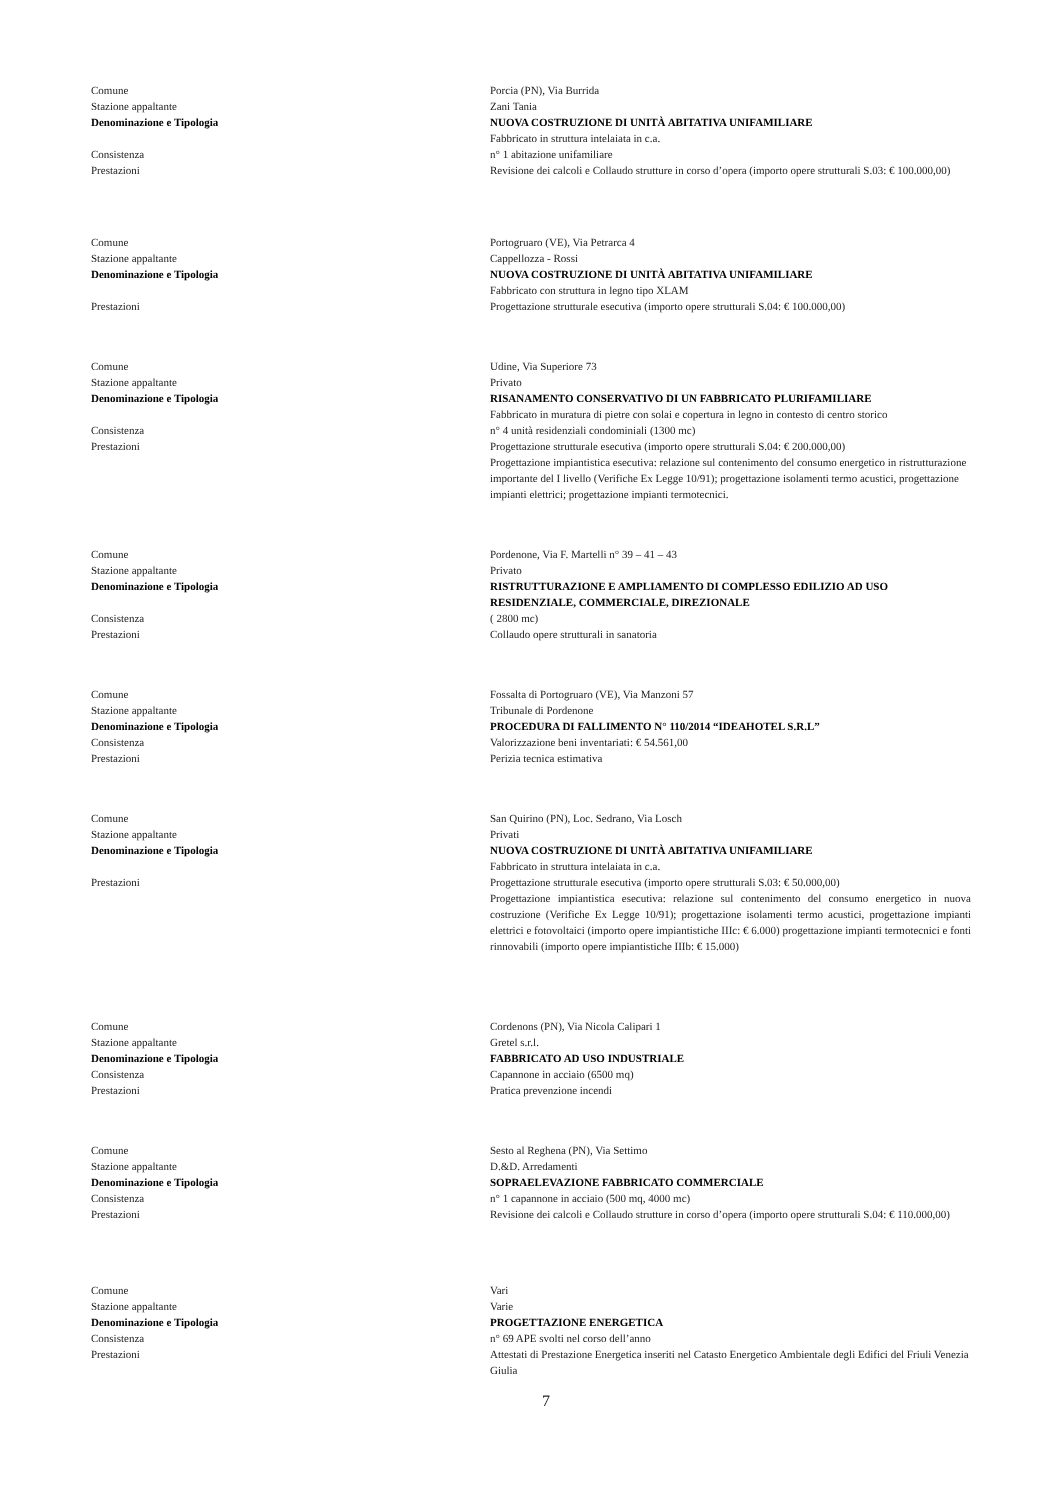| Comune | Porcia (PN), Via Burrida |
| Stazione appaltante | Zani Tania |
| Denominazione e Tipologia | NUOVA COSTRUZIONE DI UNITÀ ABITATIVA UNIFAMILIARE |
| | Fabbricato in struttura intelaiata in c.a. |
| Consistenza | n° 1 abitazione unifamiliare |
| Prestazioni | Revisione dei calcoli e Collaudo strutture in corso d’opera (importo opere strutturali S.03: € 100.000,00) |
| Comune | Portogruaro (VE), Via Petrarca 4 |
| Stazione appaltante | Cappellozza - Rossi |
| Denominazione e Tipologia | NUOVA COSTRUZIONE DI UNITÀ ABITATIVA UNIFAMILIARE |
| | Fabbricato con struttura in legno tipo XLAM |
| Prestazioni | Progettazione strutturale esecutiva (importo opere strutturali S.04: € 100.000,00) |
| Comune | Udine, Via Superiore 73 |
| Stazione appaltante | Privato |
| Denominazione e Tipologia | RISANAMENTO CONSERVATIVO DI UN FABBRICATO PLURIFAMILIARE |
| | Fabbricato in muratura di pietre con solai e copertura in legno in contesto di centro storico |
| Consistenza | n° 4 unità residenziali condominiali (1300 mc) |
| Prestazioni | Progettazione strutturale esecutiva (importo opere strutturali S.04: € 200.000,00) Progettazione impiantistica esecutiva: relazione sul contenimento del consumo energetico in ristrutturazione importante del I livello (Verifiche Ex Legge 10/91); progettazione isolamenti termo acustici, progettazione impianti elettrici; progettazione impianti termotecnici. |
| Comune | Pordenone, Via F. Martelli n° 39 – 41 – 43 |
| Stazione appaltante | Privato |
| Denominazione e Tipologia | RISTRUTTURAZIONE E AMPLIAMENTO DI COMPLESSO EDILIZIO AD USO RESIDENZIALE, COMMERCIALE, DIREZIONALE |
| Consistenza | ( 2800 mc) |
| Prestazioni | Collaudo opere strutturali in sanatoria |
| Comune | Fossalta di Portogruaro (VE), Via Manzoni 57 |
| Stazione appaltante | Tribunale di Pordenone |
| Denominazione e Tipologia | PROCEDURA DI FALLIMENTO N° 110/2014 “IDEAHOTEL S.R.L” |
| Consistenza | Valorizzazione beni inventariati: € 54.561,00 |
| Prestazioni | Perizia tecnica estimativa |
| Comune | San Quirino (PN), Loc. Sedrano, Via Losch |
| Stazione appaltante | Privati |
| Denominazione e Tipologia | NUOVA COSTRUZIONE DI UNITÀ ABITATIVA UNIFAMILIARE |
| | Fabbricato in struttura intelaiata in c.a. |
| Prestazioni | Progettazione strutturale esecutiva (importo opere strutturali S.03: € 50.000,00) Progettazione impiantistica esecutiva: relazione sul contenimento del consumo energetico in nuova costruzione (Verifiche Ex Legge 10/91); progettazione isolamenti termo acustici, progettazione impianti elettrici e fotovoltaici (importo opere impiantistiche IIIc: € 6.000) progettazione impianti termotecnici e fonti rinnovabili (importo opere impiantistiche IIIb: € 15.000) |
| Comune | Cordenons (PN), Via Nicola Calipari 1 |
| Stazione appaltante | Gretel s.r.l. |
| Denominazione e Tipologia | FABBRICATO AD USO INDUSTRIALE |
| Consistenza | Capannone in acciaio (6500 mq) |
| Prestazioni | Pratica prevenzione incendi |
| Comune | Sesto al Reghena (PN), Via Settimo |
| Stazione appaltante | D.&D. Arredamenti |
| Denominazione e Tipologia | SOPRAELEVAZIONE FABBRICATO COMMERCIALE |
| Consistenza | n° 1 capannone in acciaio (500 mq, 4000 mc) |
| Prestazioni | Revisione dei calcoli e Collaudo strutture in corso d’opera (importo opere strutturali S.04: € 110.000,00) |
| Comune | Vari |
| Stazione appaltante | Varie |
| Denominazione e Tipologia | PROGETTAZIONE ENERGETICA |
| Consistenza | n° 69 APE svolti nel corso dell’anno |
| Prestazioni | Attestati di Prestazione Energetica inseriti nel Catasto Energetico Ambientale degli Edifici del Friuli Venezia Giulia |
7